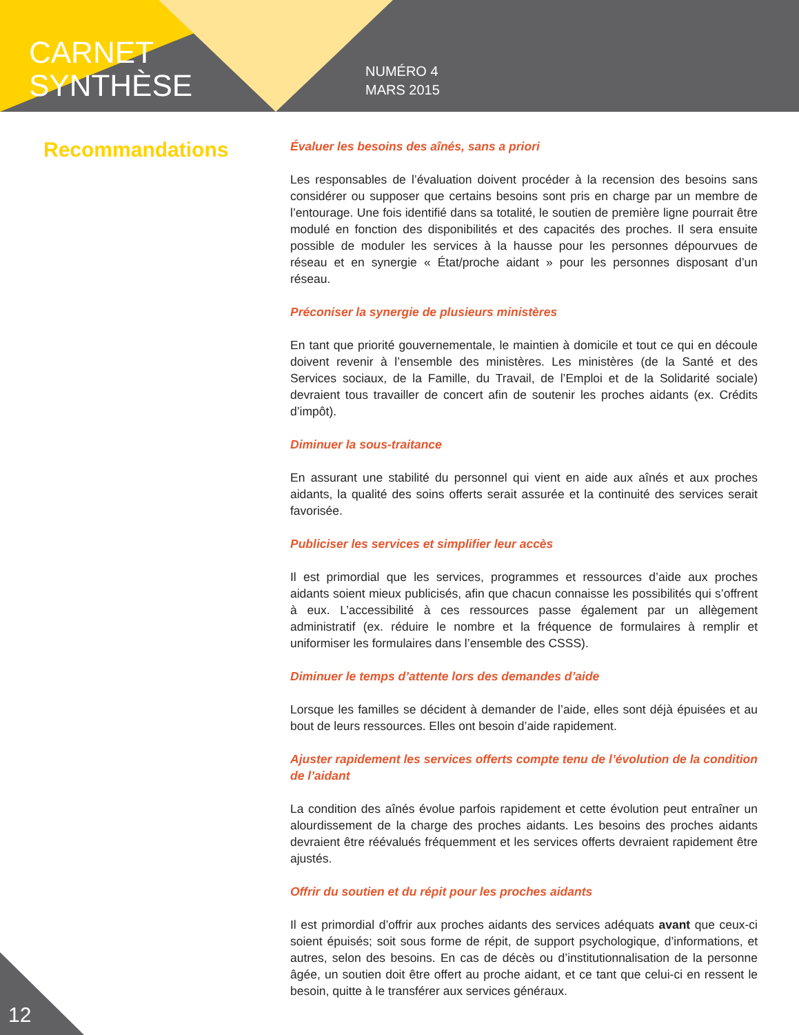CARNET
SYNTHÈSE
NUMÉRO 4
MARS 2015
Recommandations
Évaluer les besoins des aînés, sans a priori
Les responsables de l’évaluation doivent procéder à la recension des besoins sans considérer ou supposer que certains besoins sont pris en charge par un membre de l’entourage. Une fois identifié dans sa totalité, le soutien de première ligne pourrait être modulé en fonction des disponibilités et des capacités des proches. Il sera ensuite possible de moduler les services à la hausse pour les personnes dépourvues de réseau et en synergie « État/proche aidant » pour les personnes disposant d’un réseau.
Préconiser la synergie de plusieurs ministères
En tant que priorité gouvernementale, le maintien à domicile et tout ce qui en découle doivent revenir à l’ensemble des ministères. Les ministères (de la Santé et des Services sociaux, de la Famille, du Travail, de l’Emploi et de la Solidarité sociale) devraient tous travailler de concert afin de soutenir les proches aidants (ex. Crédits d’impôt).
Diminuer la sous-traitance
En assurant une stabilité du personnel qui vient en aide aux aînés et aux proches aidants, la qualité des soins offerts serait assurée et la continuité des services serait favorisée.
Publiciser les services et simplifier leur accès
Il est primordial que les services, programmes et ressources d’aide aux proches aidants soient mieux publicisés, afin que chacun connaisse les possibilités qui s’offrent à eux. L’accessibilité à ces ressources passe également par un allègement administratif (ex. réduire le nombre et la fréquence de formulaires à remplir et uniformiser les formulaires dans l’ensemble des CSSS).
Diminuer le temps d’attente lors des demandes d’aide
Lorsque les familles se décident à demander de l’aide, elles sont déjà épuisées et au bout de leurs ressources. Elles ont besoin d’aide rapidement.
Ajuster rapidement les services offerts compte tenu de l’évolution de la condition de l’aidant
La condition des aînés évolue parfois rapidement et cette évolution peut entraîner un alourdissement de la charge des proches aidants. Les besoins des proches aidants devraient être réévalués fréquemment et les services offerts devraient rapidement être ajustés.
Offrir du soutien et du répit pour les proches aidants
Il est primordial d’offrir aux proches aidants des services adéquats avant que ceux-ci soient épuisés; soit sous forme de répit, de support psychologique, d’informations, et autres, selon des besoins. En cas de décès ou d’institutionnalisation de la personne âgée, un soutien doit être offert au proche aidant, et ce tant que celui-ci en ressent le besoin, quitte à le transférer aux services généraux.
12